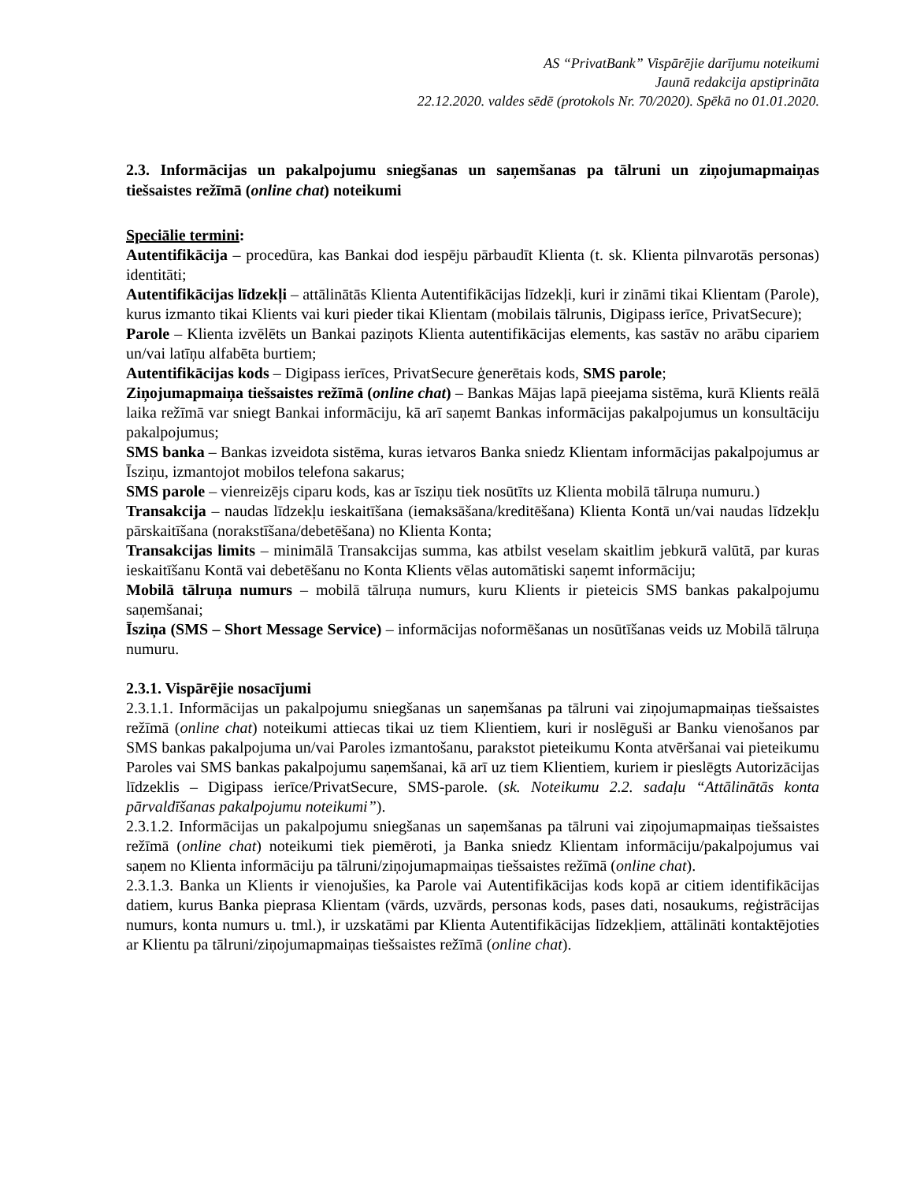AS “PrivatBank” Vispārējie darījumu noteikumi
Jaunā redakcija apstiprināta
22.12.2020. valdes sēdē (protokols Nr. 70/2020). Spēkā no 01.01.2020.
2.3. Informācijas un pakalpojumu sniegšanas un saņemšanas pa tālruni un ziņojumapmaiņas tiešsaistes režīmā (online chat) noteikumi
Speciālie termini:
Autentifikācija – procedūra, kas Bankai dod iespēju pārbaudīt Klienta (t. sk. Klienta pilnvarotās personas) identitāti;
Autentifikācijas līdzekļi – attālinātās Klienta Autentifikācijas līdzekļi, kuri ir zināmi tikai Klientam (Parole), kurus izmanto tikai Klients vai kuri pieder tikai Klientam (mobilais tālrunis, Digipass ierīce, PrivatSecure);
Parole – Klienta izvēlēts un Bankai paziņots Klienta autentifikācijas elements, kas sastāv no arābu cipariem un/vai latīņu alfabēta burtiem;
Autentifikācijas kods – Digipass ierīces, PrivatSecure ģenerētais kods, SMS parole;
Ziņojumapmaiņa tiešsaistes režīmā (online chat) – Bankas Mājas lapā pieejama sistēma, kurā Klients reālā laika režīmā var sniegt Bankai informāciju, kā arī saņemt Bankas informācijas pakalpojumus un konsultāciju pakalpojumus;
SMS banka – Bankas izveidota sistēma, kuras ietvaros Banka sniedz Klientam informācijas pakalpojumus ar Īsziņu, izmantojot mobilos telefona sakarus;
SMS parole – vienreizējs ciparu kods, kas ar īsziņu tiek nosūtīts uz Klienta mobilā tālruņa numuru.)
Transakcija – naudas līdzekļu ieskaitīšana (iemaksāšana/kreditēšana) Klienta Kontā un/vai naudas līdzekļu pārskaitīšana (norakstīšana/debetēšana) no Klienta Konta;
Transakcijas limits – minimālā Transakcijas summa, kas atbilst veselam skaitlim jebkurā valūtā, par kuras ieskaitīšanu Kontā vai debetēšanu no Konta Klients vēlas automātiski saņemt informāciju;
Mobilā tālruņa numurs – mobilā tālruņa numurs, kuru Klients ir pieteicis SMS bankas pakalpojumu saņemšanai;
Īsziņa (SMS – Short Message Service) – informācijas noformēšanas un nosūtīšanas veids uz Mobilā tālruņa numuru.
2.3.1. Vispārējie nosacījumi
2.3.1.1. Informācijas un pakalpojumu sniegšanas un saņemšanas pa tālruni vai ziņojumapmaiņas tiešsaistes režīmā (online chat) noteikumi attiecas tikai uz tiem Klientiem, kuri ir noslēguši ar Banku vienošanos par SMS bankas pakalpojuma un/vai Paroles izmantošanu, parakstot pieteikumu Konta atvēršanai vai pieteikumu Paroles vai SMS bankas pakalpojumu saņemšanai, kā arī uz tiem Klientiem, kuriem ir pieslēgts Autorizācijas līdzeklis – Digipass ierīce/PrivatSecure, SMS-parole. (sk. Noteikumu 2.2. sadaļu “Attālinātās konta pārvaldīšanas pakalpojumu noteikumi”).
2.3.1.2. Informācijas un pakalpojumu sniegšanas un saņemšanas pa tālruni vai ziņojumapmaiņas tiešsaistes režīmā (online chat) noteikumi tiek piemēroti, ja Banka sniedz Klientam informāciju/pakalpojumus vai saņem no Klienta informāciju pa tālruni/ziņojumapmaiņas tiešsaistes režīmā (online chat).
2.3.1.3. Banka un Klients ir vienojušies, ka Parole vai Autentifikācijas kods kopā ar citiem identifikācijas datiem, kurus Banka pieprasa Klientam (vārds, uzvārds, personas kods, pases dati, nosaukums, reģistrācijas numurs, konta numurs u. tml.), ir uzskatāmi par Klienta Autentifikācijas līdzekļiem, attālināti kontaktējoties ar Klientu pa tālruni/ziņojumapmaiņas tiešsaistes režīmā (online chat).